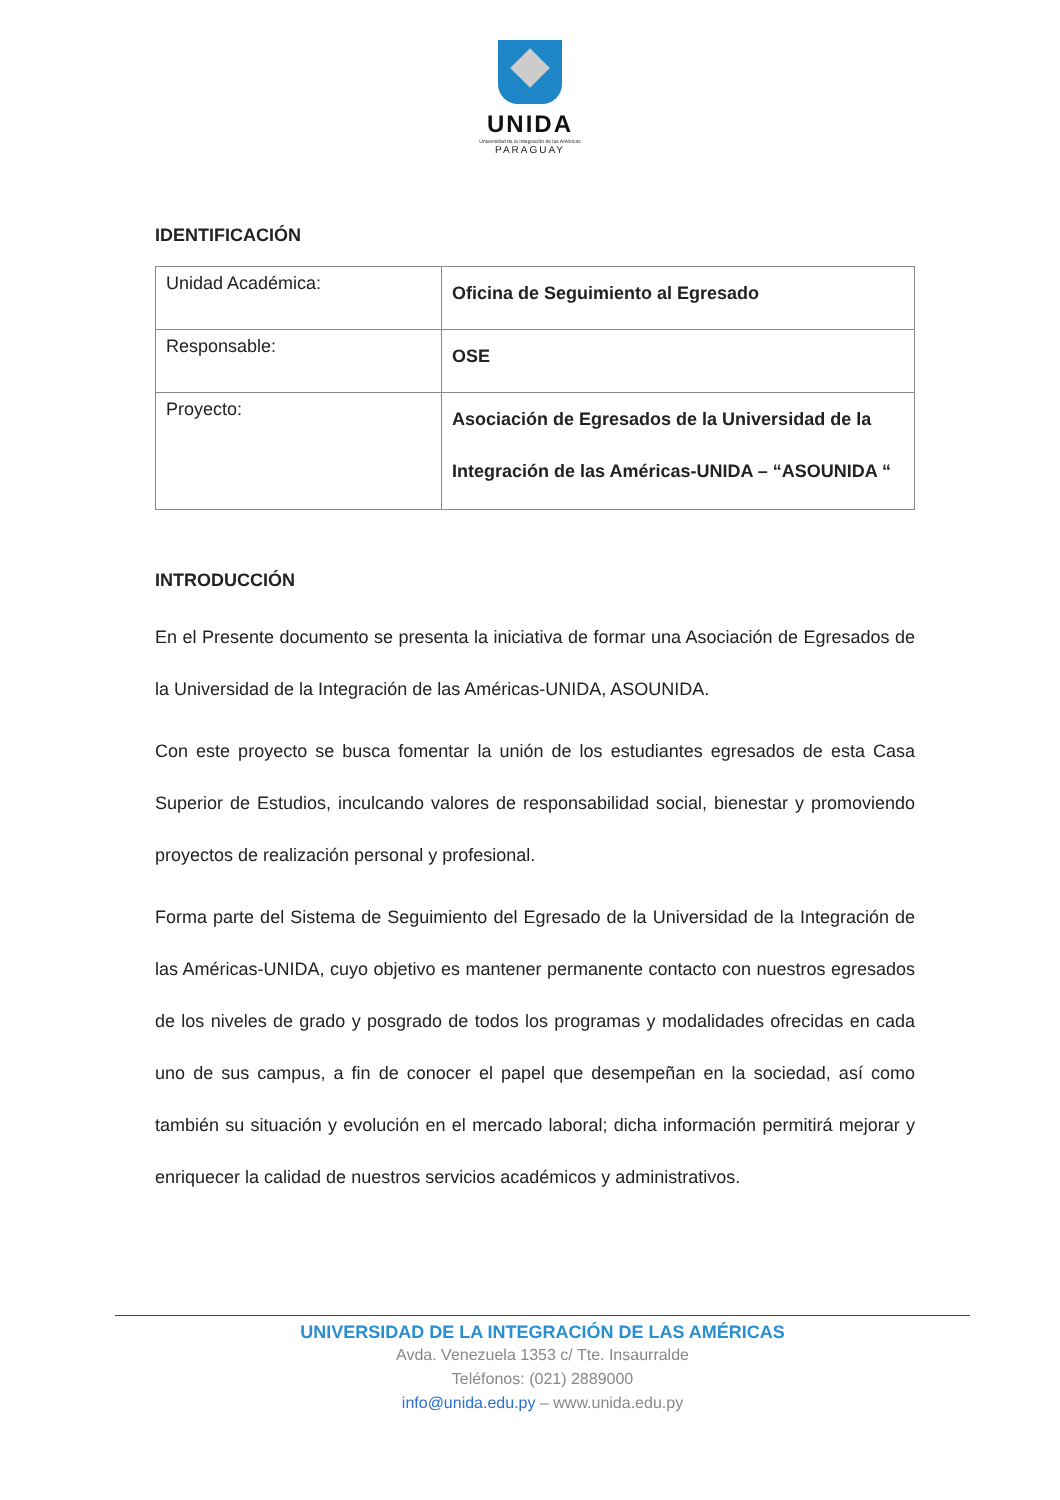UNIDA
Universidad de la Integración de las Américas
PARAGUAY
IDENTIFICACIÓN
| Unidad Académica: | Oficina de Seguimiento al Egresado |
| Responsable: | OSE |
| Proyecto: | Asociación de Egresados de la Universidad de la Integración de las Américas-UNIDA – “ASOUNIDA “ |
INTRODUCCIÓN
En el Presente documento se presenta la iniciativa de formar una Asociación de Egresados de la Universidad de la Integración de las Américas-UNIDA, ASOUNIDA.
Con este proyecto se busca fomentar la unión de los estudiantes egresados de esta Casa Superior de Estudios, inculcando valores de responsabilidad social, bienestar y promoviendo proyectos de realización personal y profesional.
Forma parte del Sistema de Seguimiento del Egresado de la Universidad de la Integración de las Américas-UNIDA, cuyo objetivo es mantener permanente contacto con nuestros egresados de los niveles de grado y posgrado de todos los programas y modalidades ofrecidas en cada uno de sus campus, a fin de conocer el papel que desempeñan en la sociedad, así como también su situación y evolución en el mercado laboral; dicha información permitirá mejorar y enriquecer la calidad de nuestros servicios académicos y administrativos.
UNIVERSIDAD DE LA INTEGRACIÓN DE LAS AMÉRICAS
Avda. Venezuela 1353 c/ Tte. Insaurralde
Teléfonos: (021) 2889000
info@unida.edu.py – www.unida.edu.py